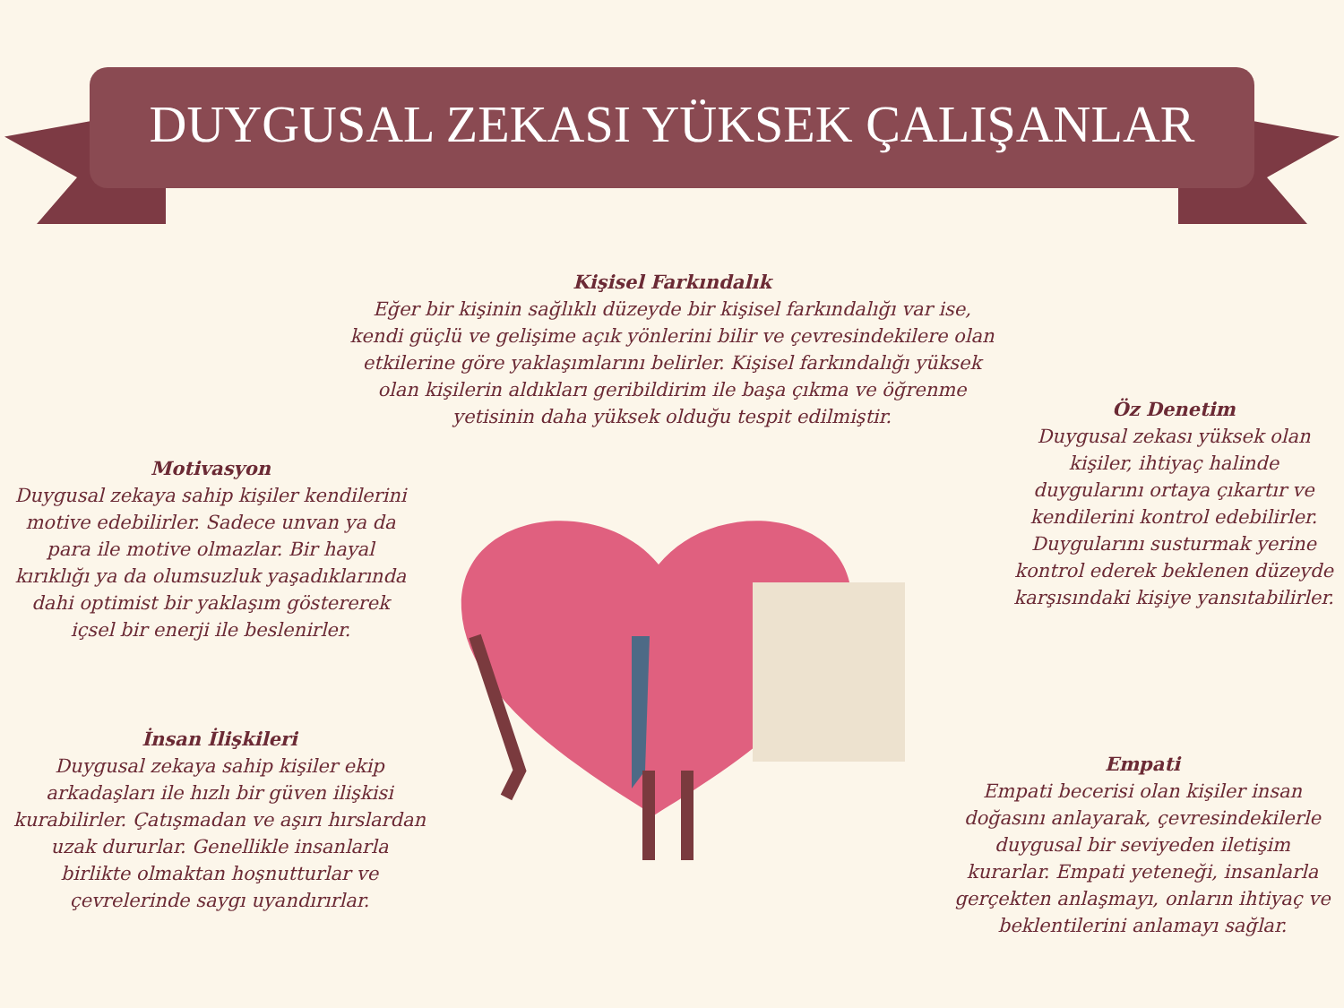DUYGUSAL ZEKASI YÜKSEK ÇALIŞANLAR
Kişisel Farkındalık
Eğer bir kişinin sağlıklı düzeyde bir kişisel farkındalığı var ise, kendi güçlü ve gelişime açık yönlerini bilir ve çevresindekilere olan etkilerine göre yaklaşımlarını belirler. Kişisel farkındalığı yüksek olan kişilerin aldıkları geribildirim ile başa çıkma ve öğrenme yetisinin daha yüksek olduğu tespit edilmiştir.
Öz Denetim
Duygusal zekası yüksek olan kişiler, ihtiyaç halinde duygularını ortaya çıkartır ve kendilerini kontrol edebilirler. Duygularını susturmak yerine kontrol ederek beklenen düzeyde karşısındaki kişiye yansıtabilirler.
Motivasyon
Duygusal zekaya sahip kişiler kendilerini motive edebilirler. Sadece unvan ya da para ile motive olmazlar. Bir hayal kırıklığı ya da olumsuzluk yaşadıklarında dahi optimist bir yaklaşım göstererek içsel bir enerji ile beslenirler.
İnsan İlişkileri
Duygusal zekaya sahip kişiler ekip arkadaşları ile hızlı bir güven ilişkisi kurabilirler. Çatışmadan ve aşırı hırslardan uzak dururlar. Genellikle insanlarla birlikte olmaktan hoşnutturlar ve çevrelerinde saygı uyandırırlar.
Empati
Empati becerisi olan kişiler insan doğasını anlayarak, çevresindekilerle duygusal bir seviyeden iletişim kurarlar. Empati yeteneği, insanlarla gerçekten anlaşmayı, onların ihtiyaç ve beklentilerini anlamayı sağlar.